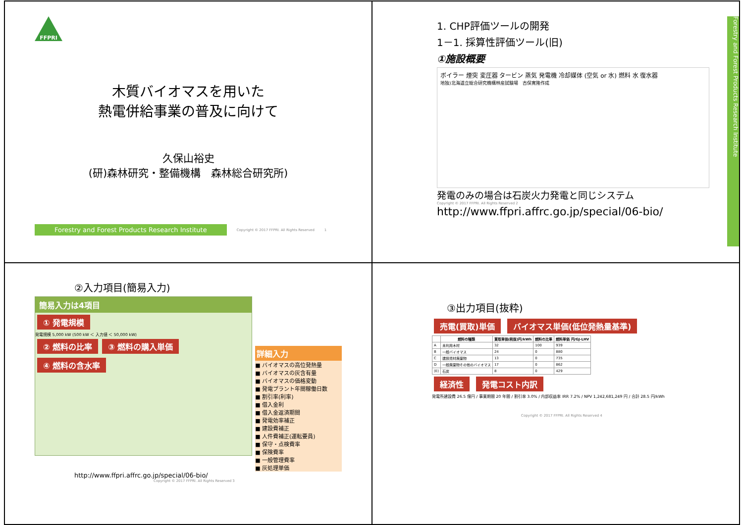FFPRI
木質バイオマスを用いた
熱電併給事業の普及に向けて
久保山裕史
(研)森林研究・整備機構　森林総合研究所)
Forestry and Forest Products Research Institute
Copyright © 2017 FFPRI. All Rights Reserved 1
1. CHP評価ツールの開発
1－1. 採算性評価ツール(旧)
①施設概要
ボイラー 煙突 変圧器 タービン 蒸気 発電機 冷却媒体 (空気 or 水) 燃料 水 復水器
地独)北海道立総合研究機構林産試験場　古俣寛隆作成
発電のみの場合は石炭火力発電と同じシステム
Copyright © 2017 FFPRI. All Rights Reserved 2
http://www.ffpri.affrc.go.jp/special/06-bio/
Forestry and Forest Products Research Institute
②入力項目(簡易入力)
簡易入力は4項目
① 発電規模
発電規模 5,000 kW (500 kW ＜ 入力値 ＜ 50,000 kW)
② 燃料の比率 ③ 燃料の購入単価 ④ 燃料の含水率
詳細入力
■ バイオマスの高位発熱量
■ バイオマスの灰含有量
■ バイオマスの価格変動
■ 発電プラント年間稼働日数
■ 割引率(利率)
■ 借入金利
■ 借入金返済期間
■ 発電効率補正
■ 建設費補正
■ 人件費補正(運転要員)
■ 保守・点検費率
■ 保険費率
■ 一般管理費率
■ 灰処理単価
http://www.ffpri.affrc.go.jp/special/06-bio/
Copyright © 2017 FFPRI. All Rights Reserved 3
③出力項目(抜粋)
売電(買取)単価 バイオマス単価(低位発熱量基準)
| | 燃料の種類 | 買取単価(税抜)円/kWh | 燃料の比率 | 燃料単価 円/GJ-LHV |
| --- | --- | --- | --- | --- |
| A | 未利用木材 | 32 | 100 | 939 |
| B | 一般バイオマス | 24 | 0 | 880 |
| C | 建設資材廃棄物 | 13 | 0 | 735 |
| D | 一般廃棄物その他のバイオマス | 17 | 0 | 862 |
| (E) | 石炭 | 8 | 0 | 429 |
経済性 発電コスト内訳
発電所建設費 26.5 億円 / 事業期間 20 年間 / 割引率 3.0% / 内部収益率 IRR 7.2% / NPV 1,242,681,249 円 / 合計 28.5 円/kWh
Copyright © 2017 FFPRI. All Rights Reserved 4